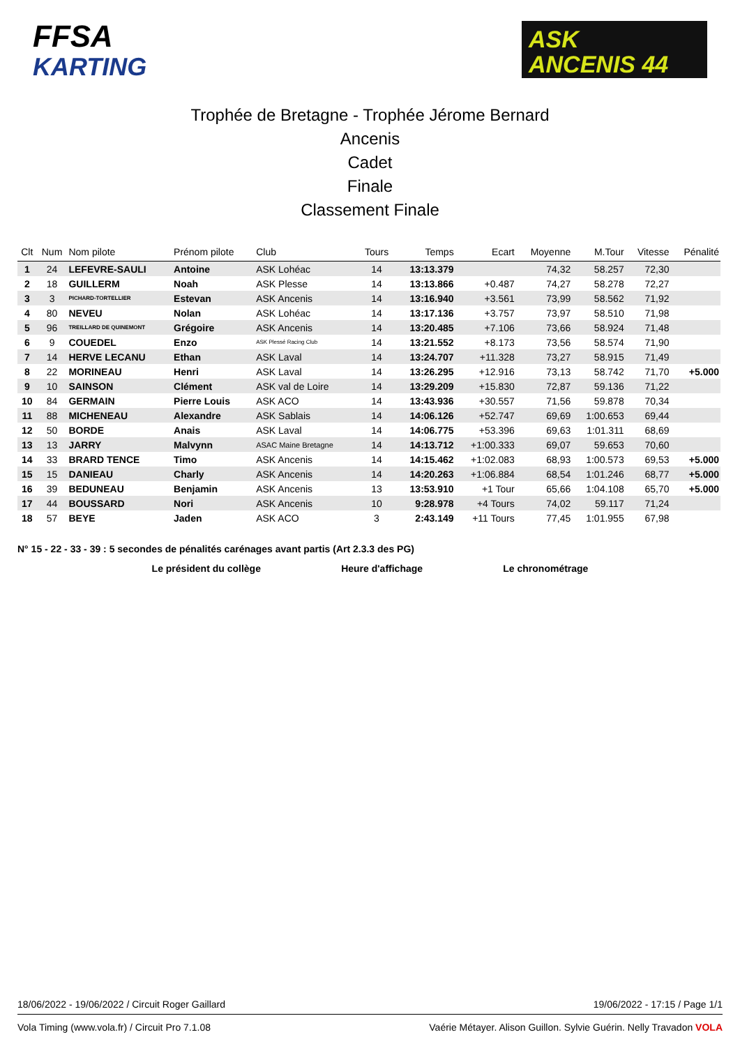FFSA
KARTING
ASK
ANCENIS 44
Trophée de Bretagne - Trophée Jérome Bernard
Ancenis
Cadet
Finale
Classement Finale
| Clt | Num | Nom pilote | Prénom pilote | Club | Tours | Temps | Ecart | Moyenne | M.Tour | Vitesse | Pénalité |
| --- | --- | --- | --- | --- | --- | --- | --- | --- | --- | --- | --- |
| 1 | 24 | LEFEVRE-SAULI | Antoine | ASK Lohéac | 14 | 13:13.379 | | 74,32 | 58.257 | 72,30 | |
| 2 | 18 | GUILLERM | Noah | ASK Plesse | 14 | 13:13.866 | +0.487 | 74,27 | 58.278 | 72,27 | |
| 3 | 3 | PICHARD-TORTELLIER | Estevan | ASK Ancenis | 14 | 13:16.940 | +3.561 | 73,99 | 58.562 | 71,92 | |
| 4 | 80 | NEVEU | Nolan | ASK Lohéac | 14 | 13:17.136 | +3.757 | 73,97 | 58.510 | 71,98 | |
| 5 | 96 | TREILLARD DE QUINEMONT | Grégoire | ASK Ancenis | 14 | 13:20.485 | +7.106 | 73,66 | 58.924 | 71,48 | |
| 6 | 9 | COUEDEL | Enzo | ASK Plessé Racing Club | 14 | 13:21.552 | +8.173 | 73,56 | 58.574 | 71,90 | |
| 7 | 14 | HERVE LECANU | Ethan | ASK Laval | 14 | 13:24.707 | +11.328 | 73,27 | 58.915 | 71,49 | |
| 8 | 22 | MORINEAU | Henri | ASK Laval | 14 | 13:26.295 | +12.916 | 73,13 | 58.742 | 71,70 | +5.000 |
| 9 | 10 | SAINSON | Clément | ASK val de Loire | 14 | 13:29.209 | +15.830 | 72,87 | 59.136 | 71,22 | |
| 10 | 84 | GERMAIN | Pierre Louis | ASK ACO | 14 | 13:43.936 | +30.557 | 71,56 | 59.878 | 70,34 | |
| 11 | 88 | MICHENEAU | Alexandre | ASK Sablais | 14 | 14:06.126 | +52.747 | 69,69 | 1:00.653 | 69,44 | |
| 12 | 50 | BORDE | Anais | ASK Laval | 14 | 14:06.775 | +53.396 | 69,63 | 1:01.311 | 68,69 | |
| 13 | 13 | JARRY | Malvynn | ASAC Maine Bretagne | 14 | 14:13.712 | +1:00.333 | 69,07 | 59.653 | 70,60 | |
| 14 | 33 | BRARD TENCE | Timo | ASK Ancenis | 14 | 14:15.462 | +1:02.083 | 68,93 | 1:00.573 | 69,53 | +5.000 |
| 15 | 15 | DANIEAU | Charly | ASK Ancenis | 14 | 14:20.263 | +1:06.884 | 68,54 | 1:01.246 | 68,77 | +5.000 |
| 16 | 39 | BEDUNEAU | Benjamin | ASK Ancenis | 13 | 13:53.910 | +1 Tour | 65,66 | 1:04.108 | 65,70 | +5.000 |
| 17 | 44 | BOUSSARD | Nori | ASK Ancenis | 10 | 9:28.978 | +4 Tours | 74,02 | 59.117 | 71,24 | |
| 18 | 57 | BEYE | Jaden | ASK ACO | 3 | 2:43.149 | +11 Tours | 77,45 | 1:01.955 | 67,98 | |
N° 15 - 22 - 33 - 39 : 5 secondes de pénalités carénages avant partis (Art 2.3.3 des PG)
Le président du collège Heure d'affichage Le chronométrage
18/06/2022 - 19/06/2022 / Circuit Roger Gaillard 19/06/2022 - 17:15 / Page 1/1
Vola Timing (www.vola.fr) / Circuit Pro 7.1.08 Vaérie Métayer. Alison Guillon. Sylvie Guérin. Nelly Travadon VOLA